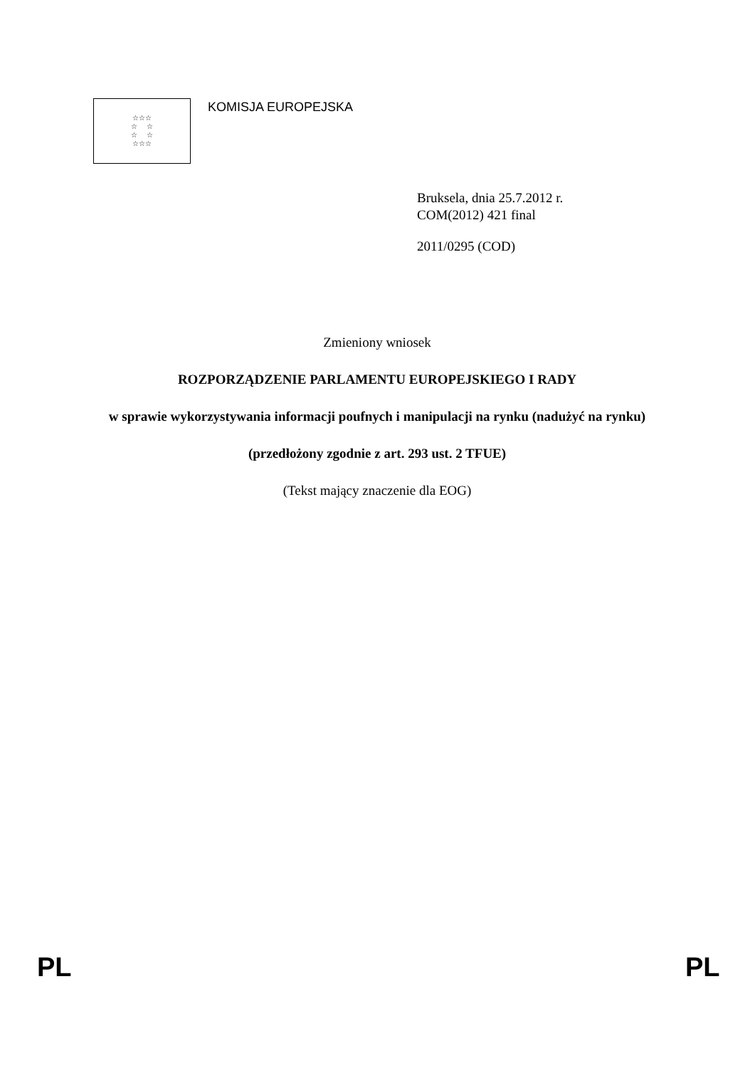☆☆☆
☆ ☆
☆ ☆
☆☆☆
KOMISJA EUROPEJSKA
Bruksela, dnia 25.7.2012 r.
COM(2012) 421 final
2011/0295 (COD)
Zmieniony wniosek
ROZPORZĄDZENIE PARLAMENTU EUROPEJSKIEGO I RADY
w sprawie wykorzystywania informacji poufnych i manipulacji na rynku (nadużyć na rynku)
(przedłożony zgodnie z art. 293 ust. 2 TFUE)
(Tekst mający znaczenie dla EOG)
PL PL